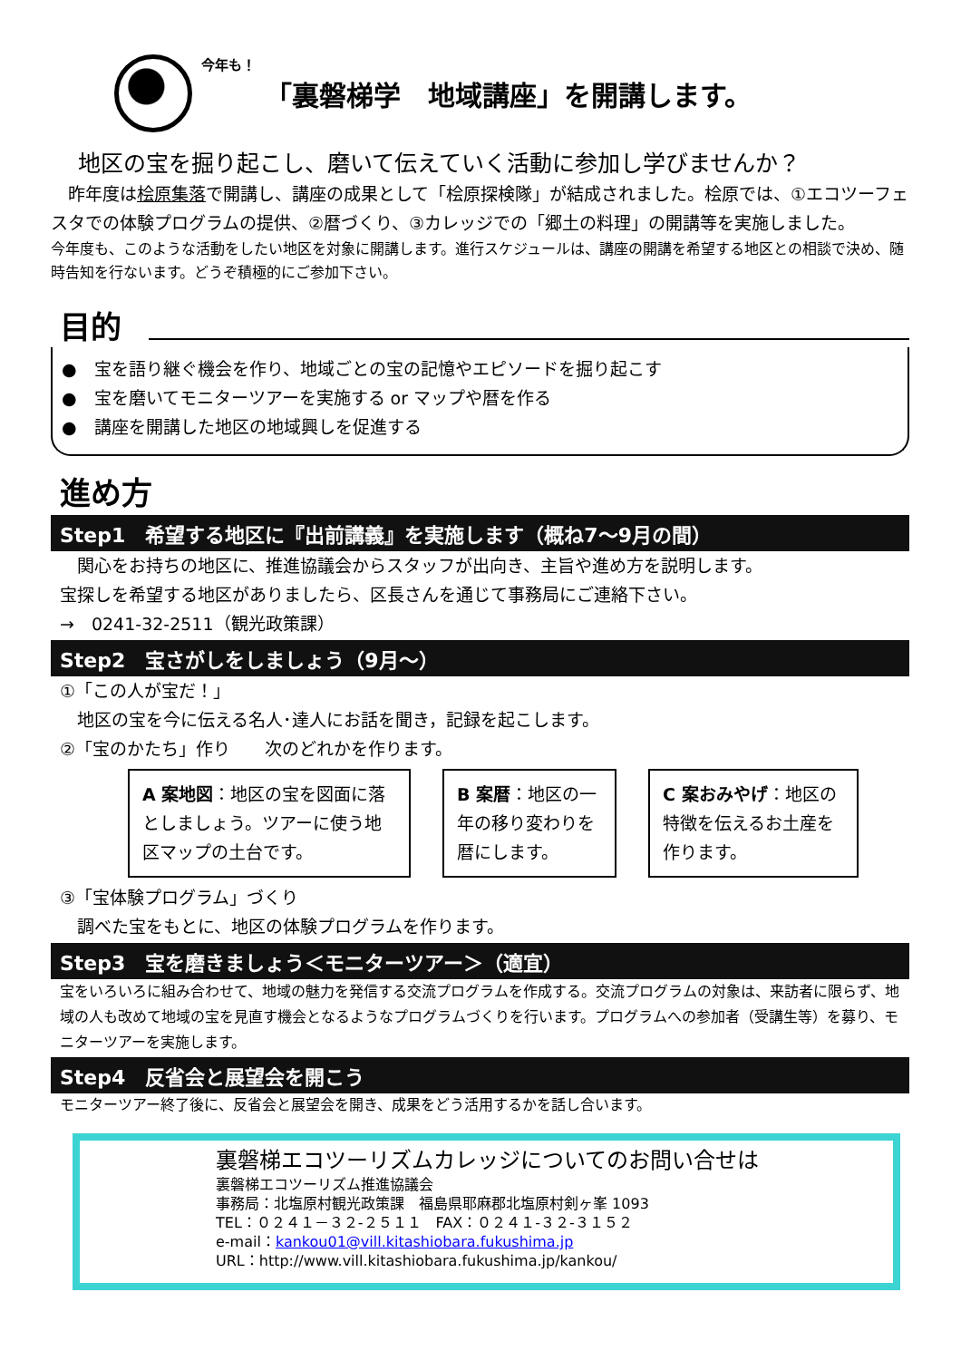今年も！
「裏磐梯学　地域講座」を開講します。
地区の宝を掘り起こし、磨いて伝えていく活動に参加し学びませんか？
　昨年度は桧原集落で開講し、講座の成果として「桧原探検隊」が結成されました。桧原では、①エコツーフェスタでの体験プログラムの提供、②暦づくり、③カレッジでの「郷土の料理」の開講等を実施しました。
今年度も、このような活動をしたい地区を対象に開講します。進行スケジュールは、講座の開講を希望する地区との相談で決め、随時告知を行ないます。どうぞ積極的にご参加下さい。
目的
●　宝を語り継ぐ機会を作り、地域ごとの宝の記憶やエピソードを掘り起こす
●　宝を磨いてモニターツアーを実施する or マップや暦を作る
●　講座を開講した地区の地域興しを促進する
進め方
Step1　希望する地区に『出前講義』を実施します（概ね7～9月の間）
　関心をお持ちの地区に、推進協議会からスタッフが出向き、主旨や進め方を説明します。
宝探しを希望する地区がありましたら、区長さんを通じて事務局にご連絡下さい。
→　0241-32-2511（観光政策課）
Step2　宝さがしをしましょう（9月～）
①「この人が宝だ！」
　地区の宝を今に伝える名人･達人にお話を聞き，記録を起こします。
②「宝のかたち」作り　　次のどれかを作ります。
A 案地図：地区の宝を図面に落としましょう。ツアーに使う地区マップの土台です。
B 案暦：地区の一年の移り変わりを暦にします。
C 案おみやげ：地区の特徴を伝えるお土産を作ります。
③「宝体験プログラム」づくり
　調べた宝をもとに、地区の体験プログラムを作ります。
Step3　宝を磨きましょう＜モニターツアー＞（適宜）
宝をいろいろに組み合わせて、地域の魅力を発信する交流プログラムを作成する。交流プログラムの対象は、来訪者に限らず、地域の人も改めて地域の宝を見直す機会となるようなプログラムづくりを行います。プログラムへの参加者（受講生等）を募り、モニターツアーを実施します。
Step4　反省会と展望会を開こう
モニターツアー終了後に、反省会と展望会を開き、成果をどう活用するかを話し合います。
裏磐梯エコツーリズムカレッジについてのお問い合せは
裏磐梯エコツーリズム推進協議会
事務局：北塩原村観光政策課　福島県耶麻郡北塩原村剣ヶ峯 1093
TEL：０２４１－３２-２５１１　FAX：０２４１-３２-３１５２
e-mail：kankou01@vill.kitashiobara.fukushima.jp
URL：http://www.vill.kitashiobara.fukushima.jp/kankou/